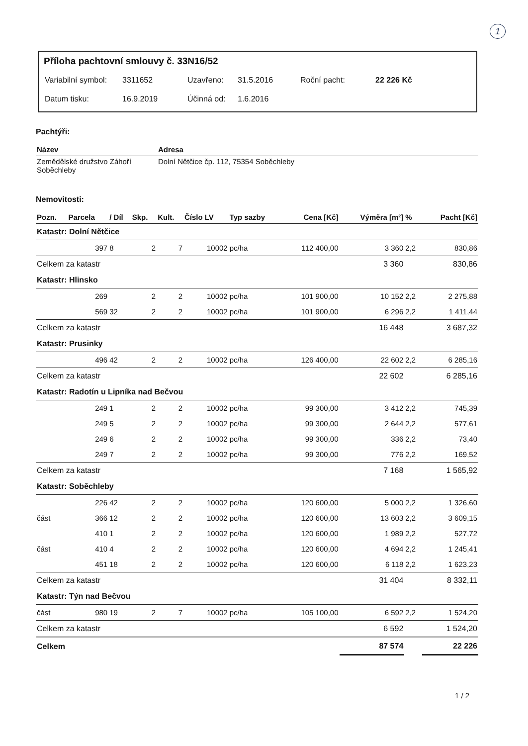1
Příloha pachtovní smlouvy č. 33N16/52
| Variabilní symbol: | 3311652 | Uzavřeno: | 31.5.2016 | Roční pacht: | 22 226 Kč |
| Datum tisku: | 16.9.2019 | Účinná od: | 1.6.2016 | | |
Pachtýři:
| Název | Adresa |
| --- | --- |
| Zemědělské družstvo Záhoří Soběchleby | Dolní Nětčice čp. 112, 75354 Soběchleby |
Nemovitosti:
| Pozn. | Parcela | / Díl | Skp. | Kult. | Číslo LV | Typ sazby | Cena [Kč] | Výměra [m²] | % | Pacht [Kč] |
| --- | --- | --- | --- | --- | --- | --- | --- | --- | --- | --- |
| Katastr: Dolní Nětčice | | | | | | | | | | |
| | 397 | 8 | 2 | 7 | 10002 | pc/ha | 112 400,00 | 3 360 | 2,2 | 830,86 |
| Celkem za katastr | | | | | | | | 3 360 | | 830,86 |
| Katastr: Hlinsko | | | | | | | | | | |
| | 269 | | 2 | 2 | 10002 | pc/ha | 101 900,00 | 10 152 | 2,2 | 2 275,88 |
| | 569 | 32 | 2 | 2 | 10002 | pc/ha | 101 900,00 | 6 296 | 2,2 | 1 411,44 |
| Celkem za katastr | | | | | | | | 16 448 | | 3 687,32 |
| Katastr: Prusinky | | | | | | | | | | |
| | 496 | 42 | 2 | 2 | 10002 | pc/ha | 126 400,00 | 22 602 | 2,2 | 6 285,16 |
| Celkem za katastr | | | | | | | | 22 602 | | 6 285,16 |
| Katastr: Radotín u Lipníka nad Bečvou | | | | | | | | | | |
| | 249 | 1 | 2 | 2 | 10002 | pc/ha | 99 300,00 | 3 412 | 2,2 | 745,39 |
| | 249 | 5 | 2 | 2 | 10002 | pc/ha | 99 300,00 | 2 644 | 2,2 | 577,61 |
| | 249 | 6 | 2 | 2 | 10002 | pc/ha | 99 300,00 | 336 | 2,2 | 73,40 |
| | 249 | 7 | 2 | 2 | 10002 | pc/ha | 99 300,00 | 776 | 2,2 | 169,52 |
| Celkem za katastr | | | | | | | | 7 168 | | 1 565,92 |
| Katastr: Soběchleby | | | | | | | | | | |
| | 226 | 42 | 2 | 2 | 10002 | pc/ha | 120 600,00 | 5 000 | 2,2 | 1 326,60 |
| část | 366 | 12 | 2 | 2 | 10002 | pc/ha | 120 600,00 | 13 603 | 2,2 | 3 609,15 |
| | 410 | 1 | 2 | 2 | 10002 | pc/ha | 120 600,00 | 1 989 | 2,2 | 527,72 |
| část | 410 | 4 | 2 | 2 | 10002 | pc/ha | 120 600,00 | 4 694 | 2,2 | 1 245,41 |
| | 451 | 18 | 2 | 2 | 10002 | pc/ha | 120 600,00 | 6 118 | 2,2 | 1 623,23 |
| Celkem za katastr | | | | | | | | 31 404 | | 8 332,11 |
| Katastr: Týn nad Bečvou | | | | | | | | | | |
| část | 980 | 19 | 2 | 7 | 10002 | pc/ha | 105 100,00 | 6 592 | 2,2 | 1 524,20 |
| Celkem za katastr | | | | | | | | 6 592 | | 1 524,20 |
| Celkem | | | | | | | | 87 574 | | 22 226 |
1 / 2